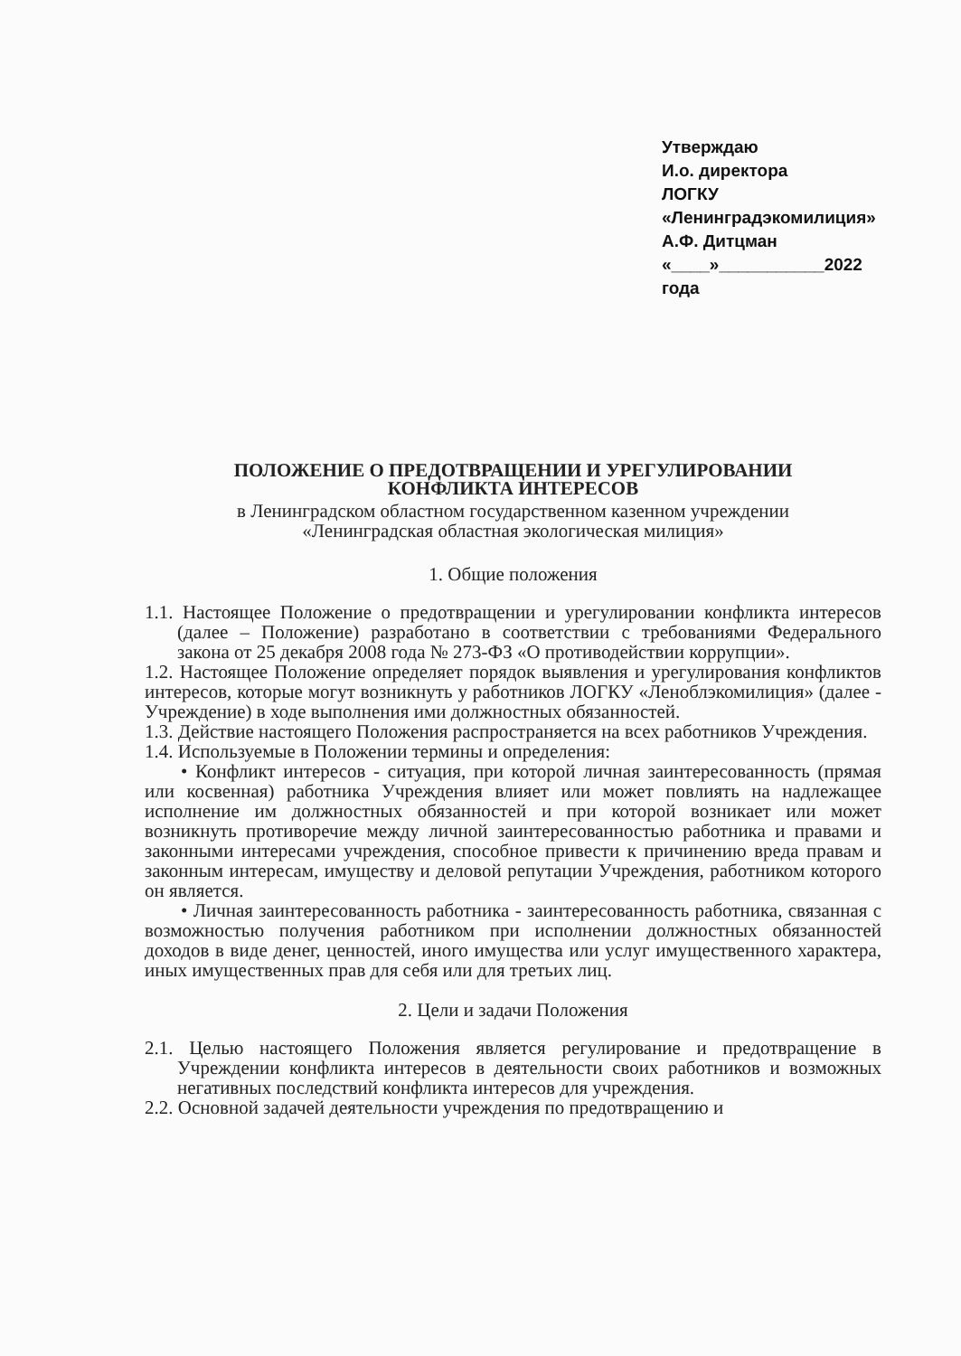Утверждаю
И.о. директора
ЛОГКУ «Ленинградэкомилиция»
А.Ф. Дитцман
«____»___________2022 года
ПОЛОЖЕНИЕ О ПРЕДОТВРАЩЕНИИ И УРЕГУЛИРОВАНИИ
КОНФЛИКТА ИНТЕРЕСОВ
в Ленинградском областном государственном казенном учреждении
«Ленинградская областная экологическая милиция»
1. Общие положения
1.1. Настоящее Положение о предотвращении и урегулировании конфликта интересов (далее – Положение) разработано в соответствии с требованиями Федерального закона от 25 декабря 2008 года № 273-ФЗ «О противодействии коррупции».
1.2. Настоящее Положение определяет порядок выявления и урегулирования конфликтов интересов, которые могут возникнуть у работников ЛОГКУ «Леноблэкомилиция» (далее - Учреждение) в ходе выполнения ими должностных обязанностей.
1.3. Действие настоящего Положения распространяется на всех работников Учреждения.
1.4. Используемые в Положении термины и определения:
• Конфликт интересов - ситуация, при которой личная заинтересованность (прямая или косвенная) работника Учреждения влияет или может повлиять на надлежащее исполнение им должностных обязанностей и при которой возникает или может возникнуть противоречие между личной заинтересованностью работника и правами и законными интересами учреждения, способное привести к причинению вреда правам и законным интересам, имуществу и деловой репутации Учреждения, работником которого он является.
• Личная заинтересованность работника - заинтересованность работника, связанная с возможностью получения работником при исполнении должностных обязанностей доходов в виде денег, ценностей, иного имущества или услуг имущественного характера, иных имущественных прав для себя или для третьих лиц.
2. Цели и задачи Положения
2.1. Целью настоящего Положения является регулирование и предотвращение в Учреждении конфликта интересов в деятельности своих работников и возможных негативных последствий конфликта интересов для учреждения.
2.2. Основной задачей деятельности учреждения по предотвращению и